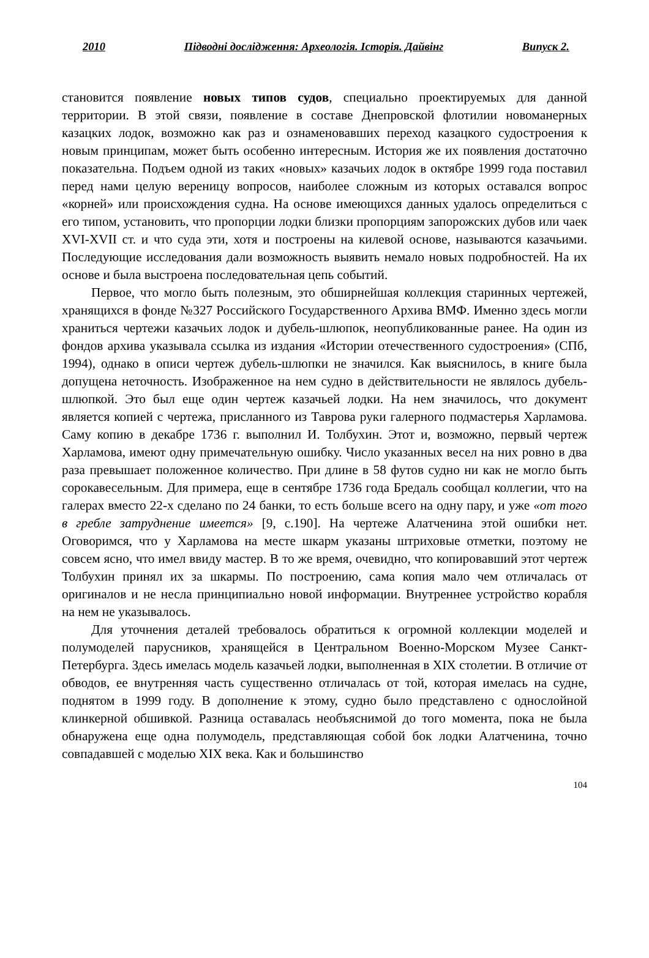2010 Підводні дослідження: Археологія. Історія. Дайвінг Випуск 2.
становится появление новых типов судов, специально проектируемых для данной территории. В этой связи, появление в составе Днепровской флотилии новоманерных казацких лодок, возможно как раз и ознаменовавших переход казацкого судостроения к новым принципам, может быть особенно интересным. История же их появления достаточно показательна. Подъем одной из таких «новых» казачьих лодок в октябре 1999 года поставил перед нами целую вереницу вопросов, наиболее сложным из которых оставался вопрос «корней» или происхождения судна. На основе имеющихся данных удалось определиться с его типом, установить, что пропорции лодки близки пропорциям запорожских дубов или чаек XVI-XVII ст. и что суда эти, хотя и построены на килевой основе, называются казачьими. Последующие исследования дали возможность выявить немало новых подробностей. На их основе и была выстроена последовательная цепь событий.
Первое, что могло быть полезным, это обширнейшая коллекция старинных чертежей, хранящихся в фонде №327 Российского Государственного Архива ВМФ. Именно здесь могли храниться чертежи казачьих лодок и дубель-шлюпок, неопубликованные ранее. На один из фондов архива указывала ссылка из издания «Истории отечественного судостроения» (СПб, 1994), однако в описи чертеж дубель-шлюпки не значился. Как выяснилось, в книге была допущена неточность. Изображенное на нем судно в действительности не являлось дубель-шлюпкой. Это был еще один чертеж казачьей лодки. На нем значилось, что документ является копией с чертежа, присланного из Таврова руки галерного подмастерья Харламова. Саму копию в декабре 1736 г. выполнил И. Толбухин. Этот и, возможно, первый чертеж Харламова, имеют одну примечательную ошибку. Число указанных весел на них ровно в два раза превышает положенное количество. При длине в 58 футов судно ни как не могло быть сорокавесельным. Для примера, еще в сентябре 1736 года Бредаль сообщал коллегии, что на галерах вместо 22-х сделано по 24 банки, то есть больше всего на одну пару, и уже «от того в гребле затруднение имеется» [9, с.190]. На чертеже Алатченина этой ошибки нет. Оговоримся, что у Харламова на месте шкарм указаны штриховые отметки, поэтому не совсем ясно, что имел ввиду мастер. В то же время, очевидно, что копировавший этот чертеж Толбухин принял их за шкармы. По построению, сама копия мало чем отличалась от оригиналов и не несла принципиально новой информации. Внутреннее устройство корабля на нем не указывалось.
Для уточнения деталей требовалось обратиться к огромной коллекции моделей и полумоделей парусников, хранящейся в Центральном Военно-Морском Музее Санкт-Петербурга. Здесь имелась модель казачьей лодки, выполненная в XIX столетии. В отличие от обводов, ее внутренняя часть существенно отличалась от той, которая имелась на судне, поднятом в 1999 году. В дополнение к этому, судно было представлено с однослойной клинкерной обшивкой. Разница оставалась необъяснимой до того момента, пока не была обнаружена еще одна полумодель, представляющая собой бок лодки Алатченина, точно совпадавшей с моделью XIX века. Как и большинство
104